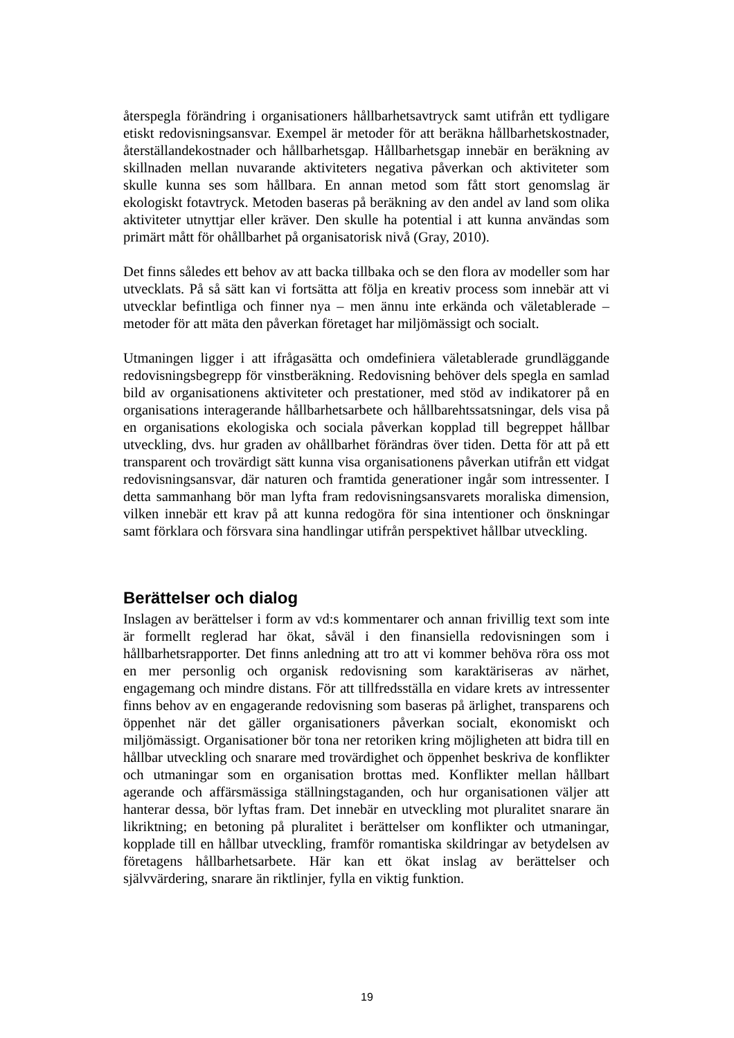återspegla förändring i organisationers hållbarhetsavtryck samt utifrån ett tydligare etiskt redovisningsansvar. Exempel är metoder för att beräkna hållbarhetskostnader, återställandekostnader och hållbarhetsgap. Hållbarhetsgap innebär en beräkning av skillnaden mellan nuvarande aktiviteters negativa påverkan och aktiviteter som skulle kunna ses som hållbara. En annan metod som fått stort genomslag är ekologiskt fotavtryck. Metoden baseras på beräkning av den andel av land som olika aktiviteter utnyttjar eller kräver. Den skulle ha potential i att kunna användas som primärt mått för ohållbarhet på organisatorisk nivå (Gray, 2010).
Det finns således ett behov av att backa tillbaka och se den flora av modeller som har utvecklats. På så sätt kan vi fortsätta att följa en kreativ process som innebär att vi utvecklar befintliga och finner nya – men ännu inte erkända och väletablerade – metoder för att mäta den påverkan företaget har miljömässigt och socialt.
Utmaningen ligger i att ifrågasätta och omdefiniera väletablerade grundläggande redovisningsbegrepp för vinstberäkning. Redovisning behöver dels spegla en samlad bild av organisationens aktiviteter och prestationer, med stöd av indikatorer på en organisations interagerande hållbarhetsarbete och hållbarehtssatsningar, dels visa på en organisations ekologiska och sociala påverkan kopplad till begreppet hållbar utveckling, dvs. hur graden av ohållbarhet förändras över tiden. Detta för att på ett transparent och trovärdigt sätt kunna visa organisationens påverkan utifrån ett vidgat redovisningsansvar, där naturen och framtida generationer ingår som intressenter. I detta sammanhang bör man lyfta fram redovisningsansvarets moraliska dimension, vilken innebär ett krav på att kunna redogöra för sina intentioner och önskningar samt förklara och försvara sina handlingar utifrån perspektivet hållbar utveckling.
Berättelser och dialog
Inslagen av berättelser i form av vd:s kommentarer och annan frivillig text som inte är formellt reglerad har ökat, såväl i den finansiella redovisningen som i hållbarhetsrapporter. Det finns anledning att tro att vi kommer behöva röra oss mot en mer personlig och organisk redovisning som karaktäriseras av närhet, engagemang och mindre distans. För att tillfredsställa en vidare krets av intressenter finns behov av en engagerande redovisning som baseras på ärlighet, transparens och öppenhet när det gäller organisationers påverkan socialt, ekonomiskt och miljömässigt. Organisationer bör tona ner retoriken kring möjligheten att bidra till en hållbar utveckling och snarare med trovärdighet och öppenhet beskriva de konflikter och utmaningar som en organisation brottas med. Konflikter mellan hållbart agerande och affärsmässiga ställningstaganden, och hur organisationen väljer att hanterar dessa, bör lyftas fram. Det innebär en utveckling mot pluralitet snarare än likriktning; en betoning på pluralitet i berättelser om konflikter och utmaningar, kopplade till en hållbar utveckling, framför romantiska skildringar av betydelsen av företagens hållbarhetsarbete. Här kan ett ökat inslag av berättelser och självvärdering, snarare än riktlinjer, fylla en viktig funktion.
19